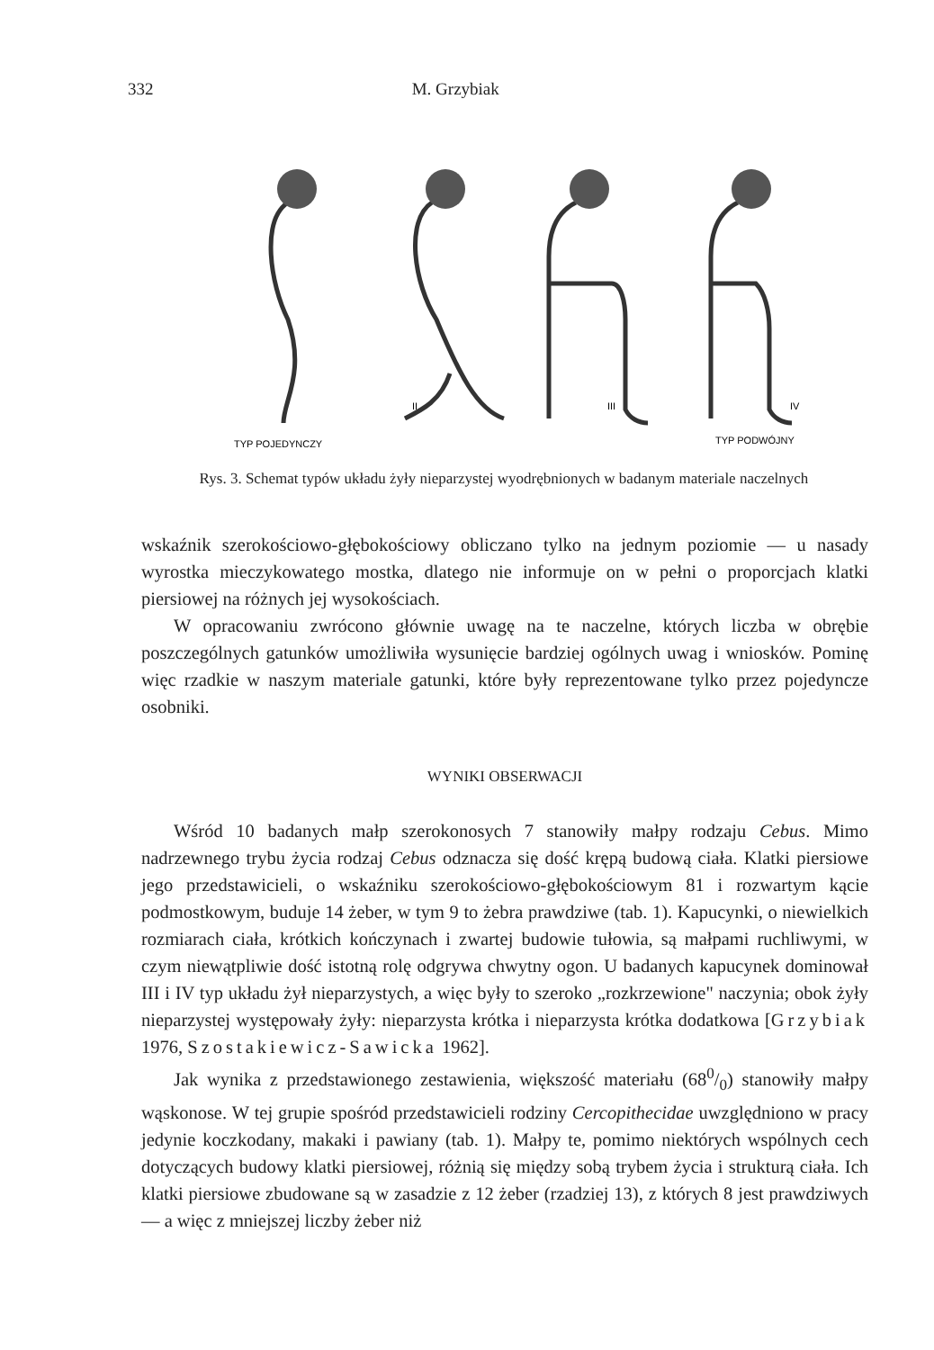332 M. Grzybiak
II
III
IV
TYP POJEDYNCZY
TYP PODWÓJNY
Rys. 3. Schemat typów układu żyły nieparzystej wyodrębnionych w badanym materiale naczelnych
wskaźnik szerokościowo-głębokościowy obliczano tylko na jednym poziomie — u nasady wyrostka mieczykowatego mostka, dlatego nie informuje on w pełni o proporcjach klatki piersiowej na różnych jej wysokościach.
W opracowaniu zwrócono głównie uwagę na te naczelne, których liczba w obrębie poszczególnych gatunków umożliwiła wysunięcie bardziej ogólnych uwag i wniosków. Pominę więc rzadkie w naszym materiale gatunki, które były reprezentowane tylko przez pojedyncze osobniki.
WYNIKI OBSERWACJI
Wśród 10 badanych małp szerokonosych 7 stanowiły małpy rodzaju Cebus. Mimo nadrzewnego trybu życia rodzaj Cebus odznacza się dość krępą budową ciała. Klatki piersiowe jego przedstawicieli, o wskaźniku szerokościowo-głębokościowym 81 i rozwartym kącie podmostkowym, buduje 14 żeber, w tym 9 to żebra prawdziwe (tab. 1). Kapucynki, o niewielkich rozmiarach ciała, krótkich kończynach i zwartej budowie tułowia, są małpami ruchliwymi, w czym niewątpliwie dość istotną rolę odgrywa chwytny ogon. U badanych kapucynek dominował III i IV typ układu żył nieparzystych, a więc były to szeroko „rozkrzewione" naczynia; obok żyły nieparzystej występowały żyły: nieparzysta krótka i nieparzysta krótka dodatkowa [Grzybiak 1976, Szostakiewicz-Sawicka 1962].
Jak wynika z przedstawionego zestawienia, większość materiału (680/0) stanowiły małpy wąskonose. W tej grupie spośród przedstawicieli rodziny Cercopithecidae uwzględniono w pracy jedynie koczkodany, makaki i pawiany (tab. 1). Małpy te, pomimo niektórych wspólnych cech dotyczących budowy klatki piersiowej, różnią się między sobą trybem życia i strukturą ciała. Ich klatki piersiowe zbudowane są w zasadzie z 12 żeber (rzadziej 13), z których 8 jest prawdziwych — a więc z mniejszej liczby żeber niż